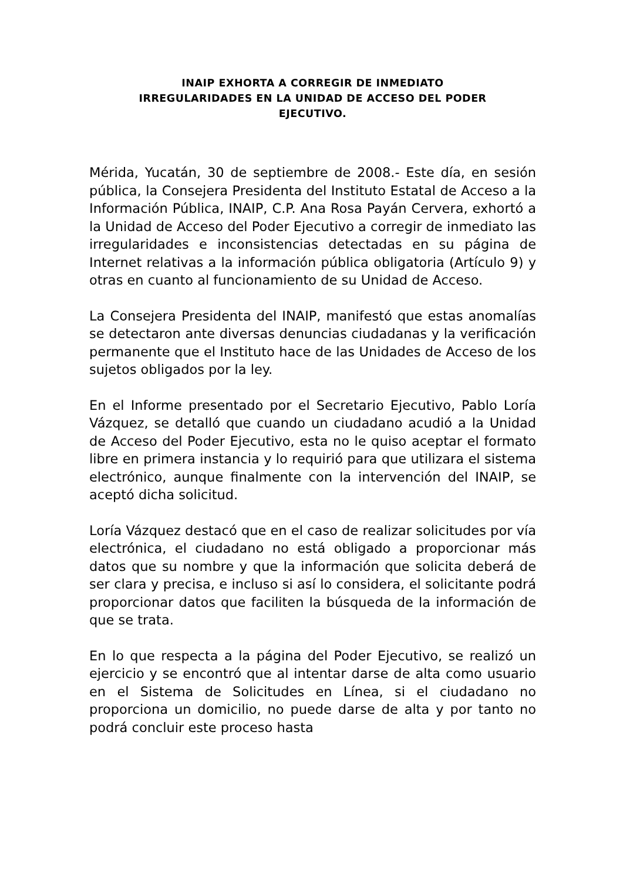INAIP EXHORTA A CORREGIR DE INMEDIATO
IRREGULARIDADES EN LA UNIDAD DE ACCESO DEL PODER
EJECUTIVO.
Mérida, Yucatán, 30 de septiembre de 2008.- Este día, en sesión pública, la Consejera Presidenta del Instituto Estatal de Acceso a la Información Pública, INAIP, C.P. Ana Rosa Payán Cervera, exhortó a la Unidad de Acceso del Poder Ejecutivo a corregir de inmediato las irregularidades e inconsistencias detectadas en su página de Internet relativas a la información pública obligatoria (Artículo 9) y otras en cuanto al funcionamiento de su Unidad de Acceso.
La Consejera Presidenta del INAIP, manifestó que estas anomalías se detectaron ante diversas denuncias ciudadanas y la verificación permanente que el Instituto hace de las Unidades de Acceso de los sujetos obligados por la ley.
En el Informe presentado por el Secretario Ejecutivo, Pablo Loría Vázquez, se detalló que cuando un ciudadano acudió a la Unidad de Acceso del Poder Ejecutivo, esta no le quiso aceptar el formato libre en primera instancia y lo requirió para que utilizara el sistema electrónico, aunque finalmente con la intervención del INAIP, se aceptó dicha solicitud.
Loría Vázquez destacó que en el caso de realizar solicitudes por vía electrónica, el ciudadano no está obligado a proporcionar más datos que su nombre y que la información que solicita deberá de ser clara y precisa, e incluso si así lo considera, el solicitante podrá proporcionar datos que faciliten la búsqueda de la información de que se trata.
En lo que respecta a la página del Poder Ejecutivo, se realizó un ejercicio y se encontró que al intentar darse de alta como usuario en el Sistema de Solicitudes en Línea, si el ciudadano no proporciona un domicilio, no puede darse de alta y por tanto no podrá concluir este proceso hasta